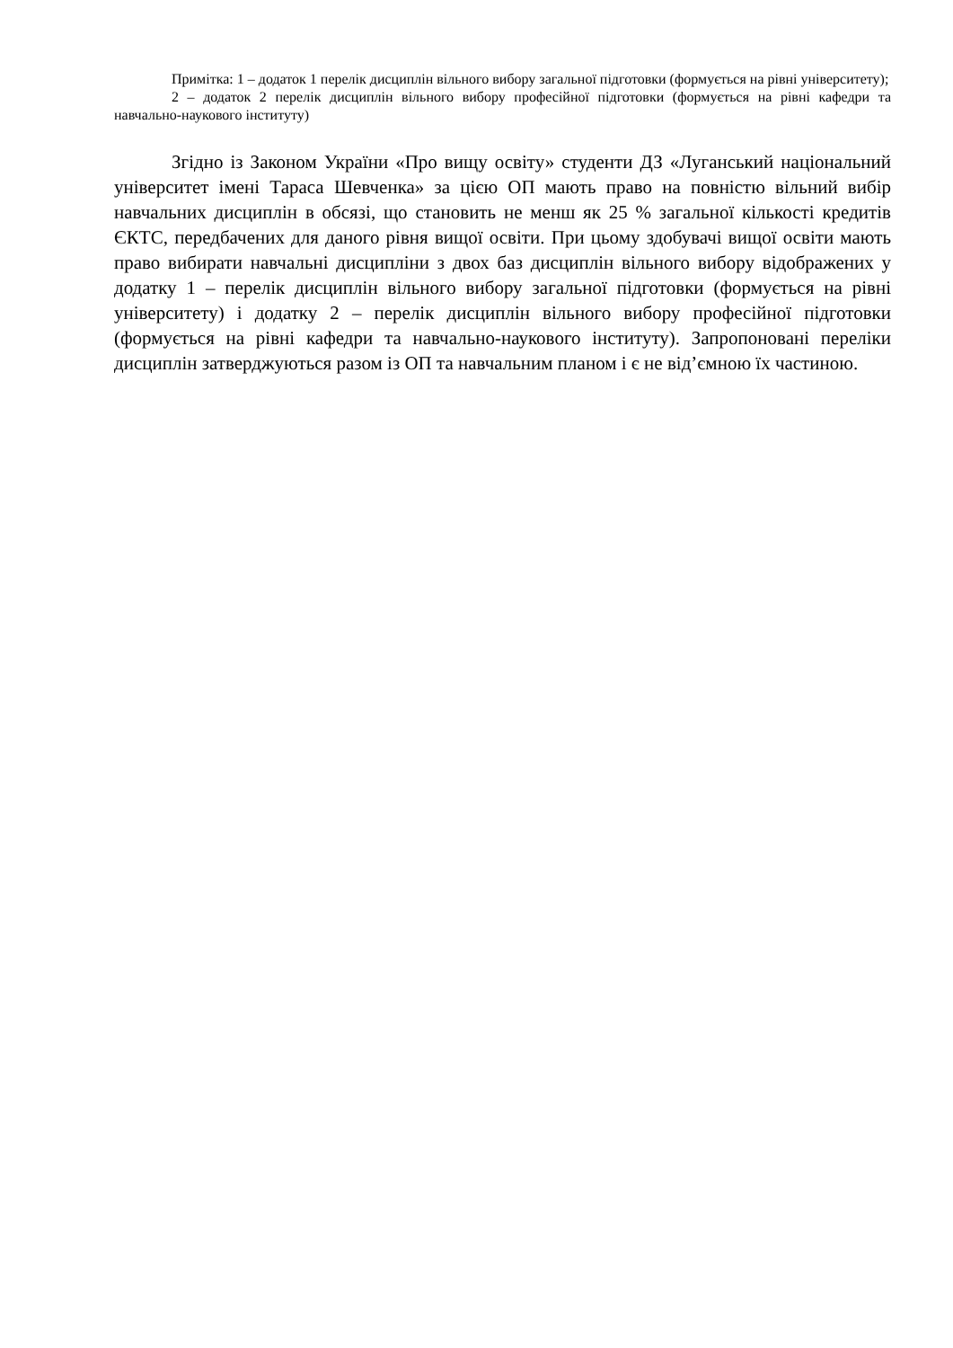Примітка: 1 – додаток 1 перелік дисциплін вільного вибору загальної підготовки (формується на рівні університету);
2 – додаток 2 перелік дисциплін вільного вибору професійної підготовки (формується на рівні кафедри та навчально-наукового інституту)
Згідно із Законом України «Про вищу освіту» студенти ДЗ «Луганський національний університет імені Тараса Шевченка» за цією ОП мають право на повністю вільний вибір навчальних дисциплін в обсязі, що становить не менш як 25 % загальної кількості кредитів ЄКТС, передбачених для даного рівня вищої освіти. При цьому здобувачі вищої освіти мають право вибирати навчальні дисципліни з двох баз дисциплін вільного вибору відображених у додатку 1 – перелік дисциплін вільного вибору загальної підготовки (формується на рівні університету) і додатку 2 – перелік дисциплін вільного вибору професійної підготовки (формується на рівні кафедри та навчально-наукового інституту). Запропоновані переліки дисциплін затверджуються разом із ОП та навчальним планом і є не від’ємною їх частиною.